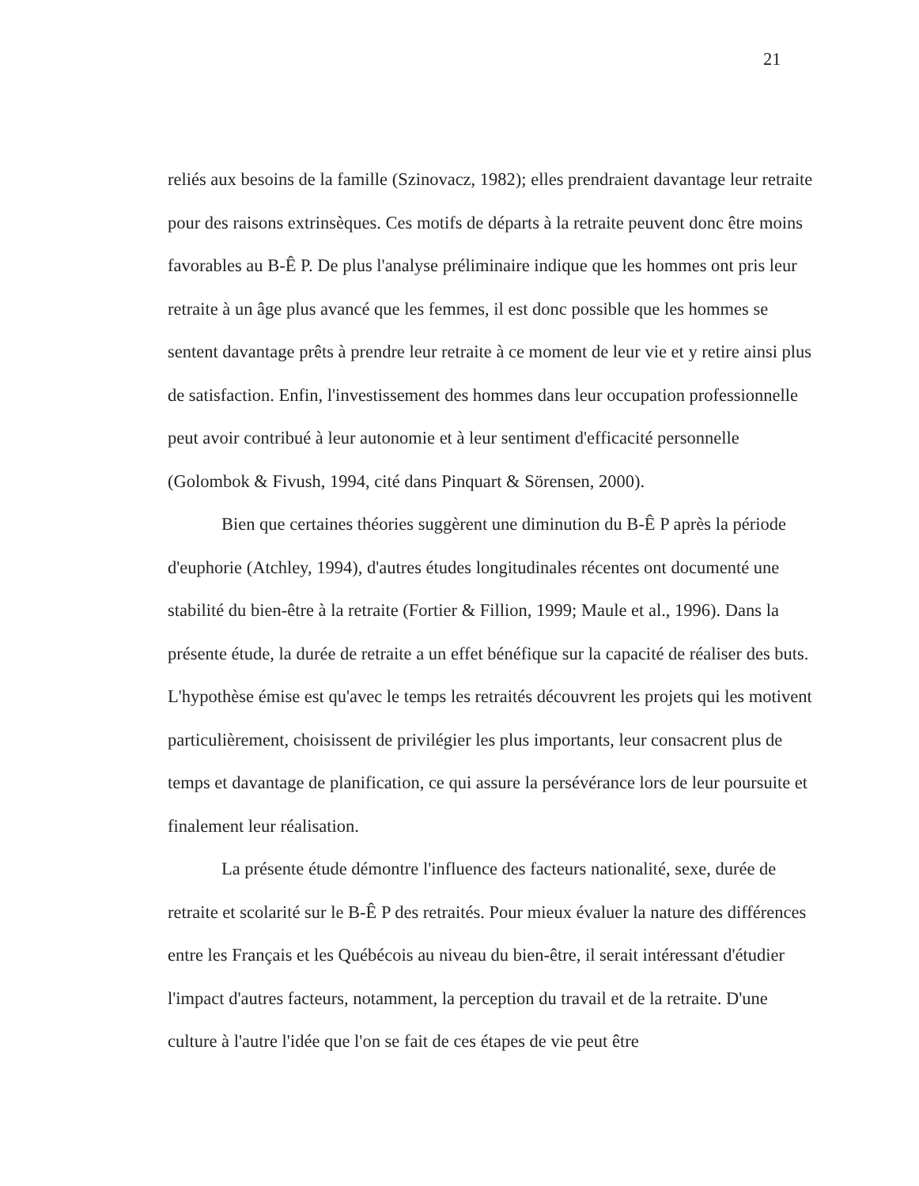21
reliés aux besoins de la famille (Szinovacz, 1982); elles prendraient davantage leur retraite pour des raisons extrinsèques. Ces motifs de départs à la retraite peuvent donc être moins favorables au B-Ê P. De plus l'analyse préliminaire indique que les hommes ont pris leur retraite à un âge plus avancé que les femmes, il est donc possible que les hommes se sentent davantage prêts à prendre leur retraite à ce moment de leur vie et y retire ainsi plus de satisfaction. Enfin, l'investissement des hommes dans leur occupation professionnelle peut avoir contribué à leur autonomie et à leur sentiment d'efficacité personnelle (Golombok & Fivush, 1994, cité dans Pinquart & Sörensen, 2000).
Bien que certaines théories suggèrent une diminution du B-Ê P après la période d'euphorie (Atchley, 1994), d'autres études longitudinales récentes ont documenté une stabilité du bien-être à la retraite (Fortier & Fillion, 1999; Maule et al., 1996). Dans la présente étude, la durée de retraite a un effet bénéfique sur la capacité de réaliser des buts. L'hypothèse émise est qu'avec le temps les retraités découvrent les projets qui les motivent particulièrement, choisissent de privilégier les plus importants, leur consacrent plus de temps et davantage de planification, ce qui assure la persévérance lors de leur poursuite et finalement leur réalisation.
La présente étude démontre l'influence des facteurs nationalité, sexe, durée de retraite et scolarité sur le B-Ê P des retraités. Pour mieux évaluer la nature des différences entre les Français et les Québécois au niveau du bien-être, il serait intéressant d'étudier l'impact d'autres facteurs, notamment, la perception du travail et de la retraite. D'une culture à l'autre l'idée que l'on se fait de ces étapes de vie peut être